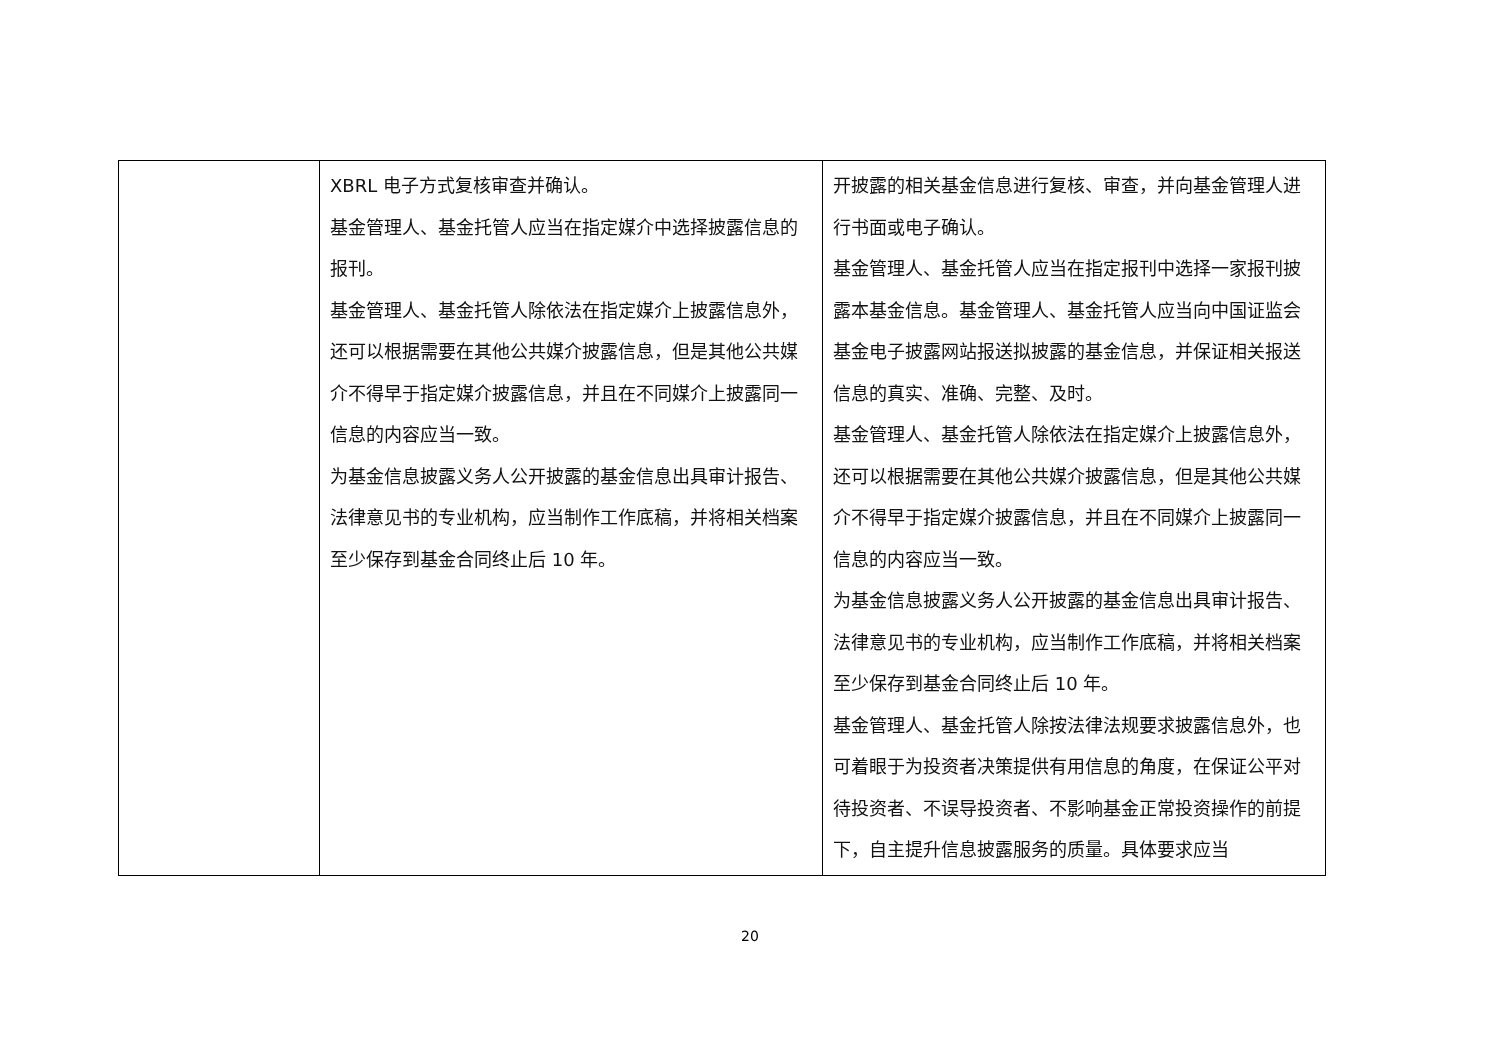| | XBRL 电子方式复核审查并确认。 基金管理人、基金托管人应当在指定媒介中选择披露信息的报刊。 基金管理人、基金托管人除依法在指定媒介上披露信息外，还可以根据需要在其他公共媒介披露信息，但是其他公共媒介不得早于指定媒介披露信息，并且在不同媒介上披露同一信息的内容应当一致。 为基金信息披露义务人公开披露的基金信息出具审计报告、法律意见书的专业机构，应当制作工作底稿，并将相关档案至少保存到基金合同终止后 10 年。 | 开披露的相关基金信息进行复核、审查，并向基金管理人进行书面或电子确认。 基金管理人、基金托管人应当在指定报刊中选择一家报刊披露本基金信息。基金管理人、基金托管人应当向中国证监会基金电子披露网站报送拟披露的基金信息，并保证相关报送信息的真实、准确、完整、及时。 基金管理人、基金托管人除依法在指定媒介上披露信息外，还可以根据需要在其他公共媒介披露信息，但是其他公共媒介不得早于指定媒介披露信息，并且在不同媒介上披露同一信息的内容应当一致。 为基金信息披露义务人公开披露的基金信息出具审计报告、法律意见书的专业机构，应当制作工作底稿，并将相关档案至少保存到基金合同终止后 10 年。 基金管理人、基金托管人除按法律法规要求披露信息外，也可着眼于为投资者决策提供有用信息的角度，在保证公平对待投资者、不误导投资者、不影响基金正常投资操作的前提下，自主提升信息披露服务的质量。具体要求应当 |
20